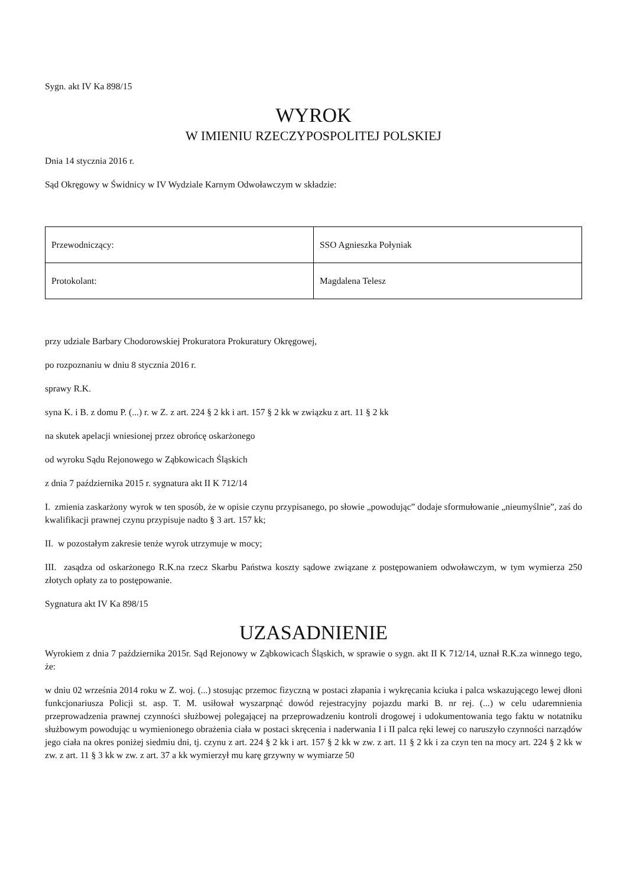Sygn. akt IV Ka 898/15
WYROK
W IMIENIU RZECZYPOSPOLITEJ POLSKIEJ
Dnia 14 stycznia 2016 r.
Sąd Okręgowy w Świdnicy w IV Wydziale Karnym Odwoławczym w składzie:
| Przewodniczący: | SSO Agnieszka Połyniak |
| Protokolant: | Magdalena Telesz |
przy udziale Barbary Chodorowskiej Prokuratora Prokuratury Okręgowej,
po rozpoznaniu w dniu 8 stycznia 2016 r.
sprawy R.K.
syna K. i B. z domu P. (...) r. w Z. z art. 224 § 2 kk i art. 157 § 2 kk w związku z art. 11 § 2 kk
na skutek apelacji wniesionej przez obrońcę oskarżonego
od wyroku Sądu Rejonowego w Ząbkowicach Śląskich
z dnia 7 października 2015 r. sygnatura akt II K 712/14
I. zmienia zaskarżony wyrok w ten sposób, że w opisie czynu przypisanego, po słowie „powodując” dodaje sformułowanie „nieumyślnie”, zaś do kwalifikacji prawnej czynu przypisuje nadto § 3 art. 157 kk;
II. w pozostałym zakresie tenże wyrok utrzymuje w mocy;
III. zasądza od oskarżonego R.K.na rzecz Skarbu Państwa koszty sądowe związane z postępowaniem odwoławczym, w tym wymierza 250 złotych opłaty za to postępowanie.
Sygnatura akt IV Ka 898/15
UZASADNIENIE
Wyrokiem z dnia 7 października 2015r. Sąd Rejonowy w Ząbkowicach Śląskich, w sprawie o sygn. akt II K 712/14, uznał R.K.za winnego tego, że:
w dniu 02 września 2014 roku w Z. woj. (...) stosując przemoc fizyczną w postaci złapania i wykręcania kciuka i palca wskazującego lewej dłoni funkcjonariusza Policji st. asp. T. M. usiłował wyszarpnąć dowód rejestracyjny pojazdu marki B. nr rej. (...) w celu udaremnienia przeprowadzenia prawnej czynności służbowej polegającej na przeprowadzeniu kontroli drogowej i udokumentowania tego faktu w notatniku służbowym powodując u wymienionego obrażenia ciała w postaci skręcenia i naderwania I i II palca ręki lewej co naruszyło czynności narządów jego ciała na okres poniżej siedmiu dni, tj. czynu z art. 224 § 2 kk i art. 157 § 2 kk w zw. z art. 11 § 2 kk i za czyn ten na mocy art. 224 § 2 kk w zw. z art. 11 § 3 kk w zw. z art. 37 a kk wymierzył mu karę grzywny w wymiarze 50